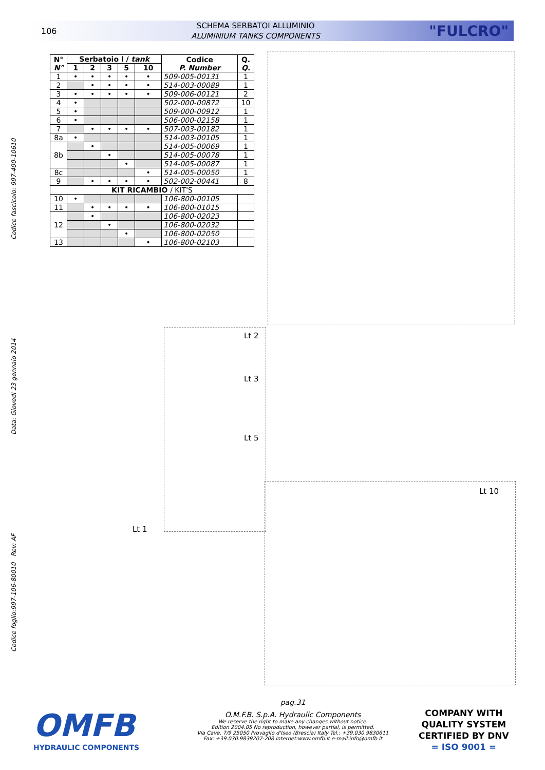106
SCHEMA SERBATOI ALLUMINIO
ALUMINIUM TANKS COMPONENTS
"FULCRO"
Codice foglio:997-106-80010 Rev: AF Data: Giovedì 23 gennaio 2014 Codice fascicolo: 997-400-10610
| N° N° | Serbatoio l / tank | | | | | Codice P. Number | Q. Q. |
| --- | --- | --- | --- | --- | --- | --- | --- |
| | 1 | 2 | 3 | 5 | 10 | | |
| 1 | • | • | • | • | • | 509-005-00131 | 1 |
| 2 | | • | • | • | • | 514-003-00089 | 1 |
| 3 | • | • | • | • | • | 509-006-00121 | 2 |
| 4 | • | | | | | 502-000-00872 | 10 |
| 5 | • | | | | | 509-000-00912 | 1 |
| 6 | • | | | | | 506-000-02158 | 1 |
| 7 | | • | • | • | • | 507-003-00182 | 1 |
| 8a | • | | | | | 514-003-00105 | 1 |
| 8b | | • | | | | 514-005-00069 | 1 |
| | | | • | | | 514-005-00078 | 1 |
| | | | | • | | 514-005-00087 | 1 |
| 8c | | | | | • | 514-005-00050 | 1 |
| 9 | | • | • | • | • | 502-002-00441 | 8 |
| KIT RICAMBIO / KIT'S | | | | | | | |
| 10 | • | | | | | 106-800-00105 | |
| 11 | | • | • | • | • | 106-800-01015 | |
| 12 | | • | | | | 106-800-02023 | |
| | | | • | | | 106-800-02032 | |
| | | | | • | | 106-800-02050 | |
| 13 | | | | | • | 106-800-02103 | |
Lt 2
Lt 3
Lt 5
Lt 10
Lt 1
pag.31
O.M.F.B. S.p.A. Hydraulic Components
We reserve the right to make any changes without notice.
Edition 2004.05 No reproduction, however partial, is permitted.
Via Cave, 7/9 25050 Provaglio d'Iseo (Brescia) Italy Tel.: +39.030.9830611
Fax: +39.030.9839207-208 Internet:www.omfb.it e-mail:info@omfb.it
OMFB
HYDRAULIC COMPONENTS
COMPANY WITH
QUALITY SYSTEM
CERTIFIED BY DNV
= ISO 9001 =